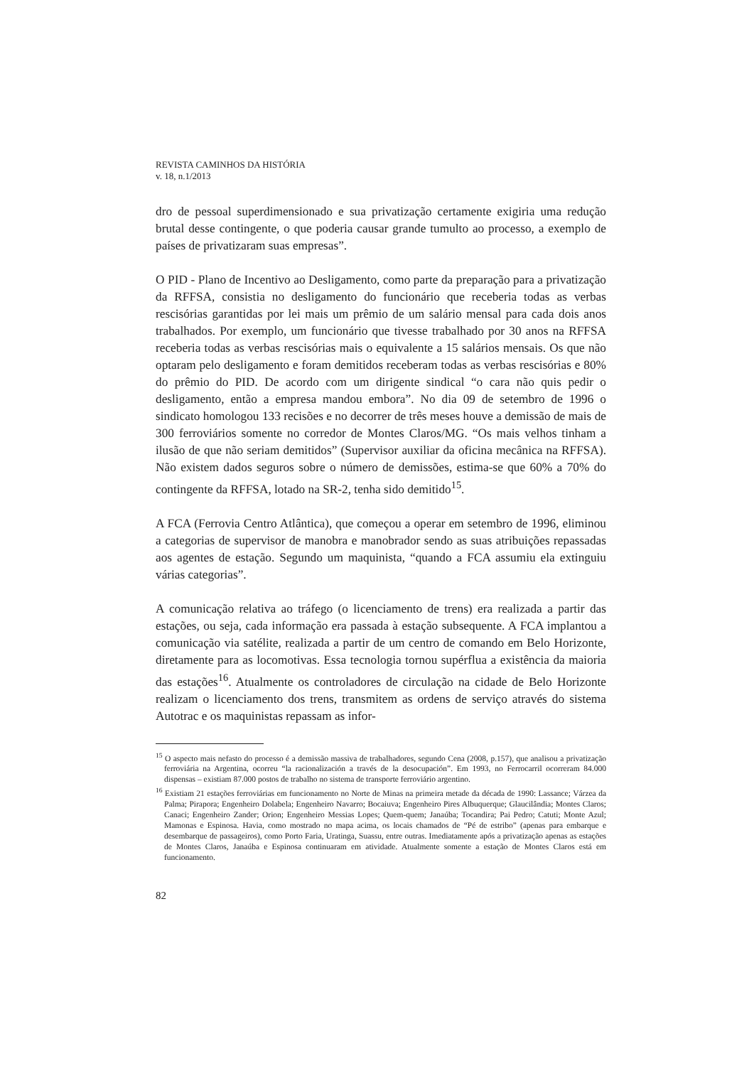REVISTA CAMINHOS DA HISTÓRIA
v. 18, n.1/2013
dro de pessoal superdimensionado e sua privatização certamente exigiria uma redução brutal desse contingente, o que poderia causar grande tumulto ao processo, a exemplo de países de privatizaram suas empresas”.
O PID - Plano de Incentivo ao Desligamento, como parte da preparação para a privatização da RFFSA, consistia no desligamento do funcionário que receberia todas as verbas rescisórias garantidas por lei mais um prêmio de um salário mensal para cada dois anos trabalhados. Por exemplo, um funcionário que tivesse trabalhado por 30 anos na RFFSA receberia todas as verbas rescisórias mais o equivalente a 15 salários mensais. Os que não optaram pelo desligamento e foram demitidos receberam todas as verbas rescisórias e 80% do prêmio do PID. De acordo com um dirigente sindical “o cara não quis pedir o desligamento, então a empresa mandou embora”. No dia 09 de setembro de 1996 o sindicato homologou 133 recisões e no decorrer de três meses houve a demissão de mais de 300 ferroviários somente no corredor de Montes Claros/MG. “Os mais velhos tinham a ilusão de que não seriam demitidos” (Supervisor auxiliar da oficina mecânica na RFFSA). Não existem dados seguros sobre o número de demissões, estima-se que 60% a 70% do contingente da RFFSA, lotado na SR-2, tenha sido demitido<sup>15</sup>.
A FCA (Ferrovia Centro Atlântica), que começou a operar em setembro de 1996, eliminou a categorias de supervisor de manobra e manobrador sendo as suas atribuições repassadas aos agentes de estação. Segundo um maquinista, “quando a FCA assumiu ela extinguiu várias categorias”.
A comunicação relativa ao tráfego (o licenciamento de trens) era realizada a partir das estações, ou seja, cada informação era passada à estação subsequente. A FCA implantou a comunicação via satélite, realizada a partir de um centro de comando em Belo Horizonte, diretamente para as locomotivas. Essa tecnologia tornou supérflua a existência da maioria das estações<sup>16</sup>. Atualmente os controladores de circulação na cidade de Belo Horizonte realizam o licenciamento dos trens, transmitem as ordens de serviço através do sistema Autotrac e os maquinistas repassam as infor-
<sup>15</sup> O aspecto mais nefasto do processo é a demissão massiva de trabalhadores, segundo Cena (2008, p.157), que analisou a privatização ferroviária na Argentina, ocorreu “la racionalización a través de la desocupación”. Em 1993, no Ferrocarril ocorreram 84.000 dispensas – existiam 87.000 postos de trabalho no sistema de transporte ferroviário argentino.
<sup>16</sup> Existiam 21 estações ferroviárias em funcionamento no Norte de Minas na primeira metade da década de 1990: Lassance; Várzea da Palma; Pirapora; Engenheiro Dolabela; Engenheiro Navarro; Bocaiuva; Engenheiro Pires Albuquerque; Glaucilândia; Montes Claros; Canaci; Engenheiro Zander; Orion; Engenheiro Messias Lopes; Quem-quem; Janaúba; Tocandira; Pai Pedro; Catuti; Monte Azul; Mamonas e Espinosa. Havia, como mostrado no mapa acima, os locais chamados de “Pé de estribo” (apenas para embarque e desembarque de passageiros), como Porto Faria, Uratinga, Suassu, entre outras. Imediatamente após a privatização apenas as estações de Montes Claros, Janaúba e Espinosa continuaram em atividade. Atualmente somente a estação de Montes Claros está em funcionamento.
82